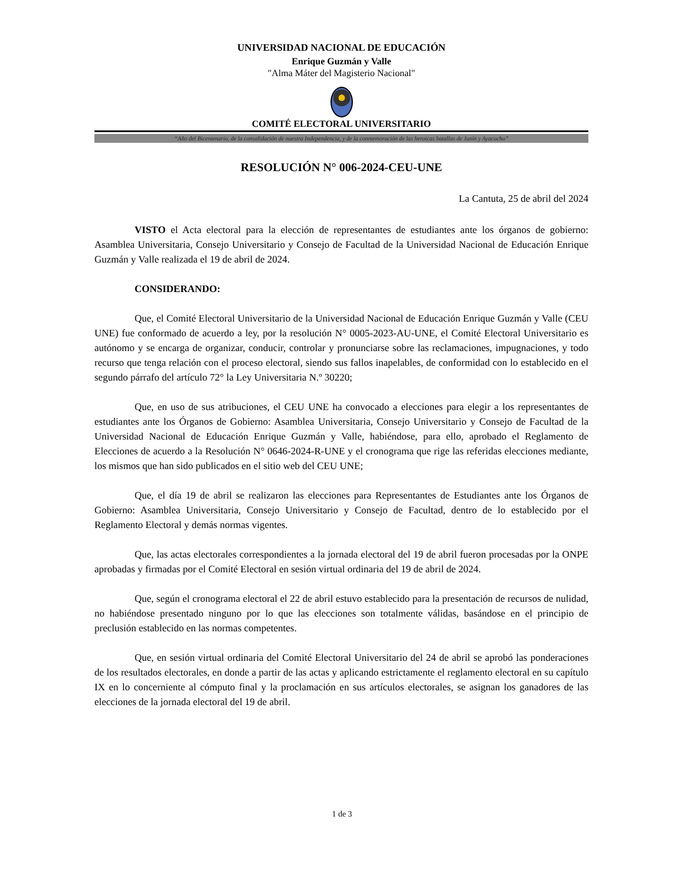UNIVERSIDAD NACIONAL DE EDUCACIÓN
Enrique Guzmán y Valle
"Alma Máter del Magisterio Nacional"
COMITÉ ELECTORAL UNIVERSITARIO
“Año del Bicentenario, de la consolidación de nuestra Independencia, y de la conmemoración de las heroicas batallas de Junín y Ayacucho”
RESOLUCIÓN N° 006-2024-CEU-UNE
La Cantuta, 25 de abril del 2024
VISTO el Acta electoral para la elección de representantes de estudiantes ante los órganos de gobierno: Asamblea Universitaria, Consejo Universitario y Consejo de Facultad de la Universidad Nacional de Educación Enrique Guzmán y Valle realizada el 19 de abril de 2024.
CONSIDERANDO:
Que, el Comité Electoral Universitario de la Universidad Nacional de Educación Enrique Guzmán y Valle (CEU UNE) fue conformado de acuerdo a ley, por la resolución N° 0005-2023-AU-UNE, el Comité Electoral Universitario es autónomo y se encarga de organizar, conducir, controlar y pronunciarse sobre las reclamaciones, impugnaciones, y todo recurso que tenga relación con el proceso electoral, siendo sus fallos inapelables, de conformidad con lo establecido en el segundo párrafo del artículo 72° la Ley Universitaria N.º 30220;
Que, en uso de sus atribuciones, el CEU UNE ha convocado a elecciones para elegir a los representantes de estudiantes ante los Órganos de Gobierno: Asamblea Universitaria, Consejo Universitario y Consejo de Facultad de la Universidad Nacional de Educación Enrique Guzmán y Valle, habiéndose, para ello, aprobado el Reglamento de Elecciones de acuerdo a la Resolución N° 0646-2024-R-UNE y el cronograma que rige las referidas elecciones mediante, los mismos que han sido publicados en el sitio web del CEU UNE;
Que, el día 19 de abril se realizaron las elecciones para Representantes de Estudiantes ante los Órganos de Gobierno: Asamblea Universitaria, Consejo Universitario y Consejo de Facultad, dentro de lo establecido por el Reglamento Electoral y demás normas vigentes.
Que, las actas electorales correspondientes a la jornada electoral del 19 de abril fueron procesadas por la ONPE aprobadas y firmadas por el Comité Electoral en sesión virtual ordinaria del 19 de abril de 2024.
Que, según el cronograma electoral el 22 de abril estuvo establecido para la presentación de recursos de nulidad, no habiéndose presentado ninguno por lo que las elecciones son totalmente válidas, basándose en el principio de preclusión establecido en las normas competentes.
Que, en sesión virtual ordinaria del Comité Electoral Universitario del 24 de abril se aprobó las ponderaciones de los resultados electorales, en donde a partir de las actas y aplicando estrictamente el reglamento electoral en su capítulo IX en lo concerniente al cómputo final y la proclamación en sus artículos electorales, se asignan los ganadores de las elecciones de la jornada electoral del 19 de abril.
1 de 3